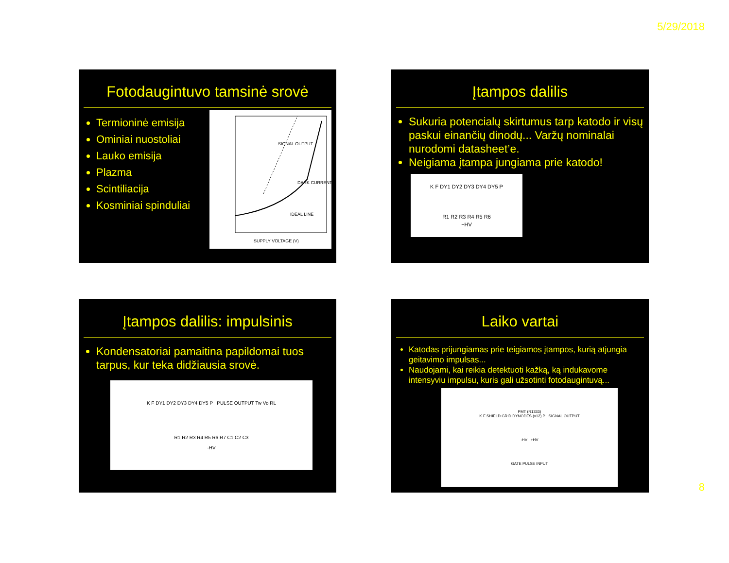5/29/2018
Fotodaugintuvo tamsinė srovė
Termioninė emisija
Ominiai nuostoliai
Lauko emisija
Plazma
Scintiliacija
Kosminiai spinduliai
SIGNAL OUTPUT
DARK CURRENT
IDEAL LINE
SUPPLY VOLTAGE (V)
Įtampos dalilis
Sukuria potencialų skirtumus tarp katodo ir visų paskui einančių dinodų... Varžų nominalai nurodomi datasheet’e.
Neigiama įtampa jungiama prie katodo!
K F DY1 DY2 DY3 DY4 DY5 P
R1 R2 R3 R4 R5 R6
−HV
Įtampos dalilis: impulsinis
Kondensatoriai pamaitina papildomai tuos tarpus, kur teka didžiausia srovė.
K F DY1 DY2 DY3 DY4 DY5 P PULSE OUTPUT Tw Vo RL
R1 R2 R3 R4 R5 R6 R7 C1 C2 C3
-HV
Laiko vartai
Katodas prijungiamas prie teigiamos įtampos, kurią atjungia geitavimo impulsas...
Naudojami, kai reikia detektuoti kažką, ką indukavome intensyviu impulsu, kuris gali užsotinti fotodaugintuvą...
PMT (R1333)
K F SHIELD GRID DYNODES (x12) P SIGNAL OUTPUT
-HV +HV
GATE PULSE INPUT
8